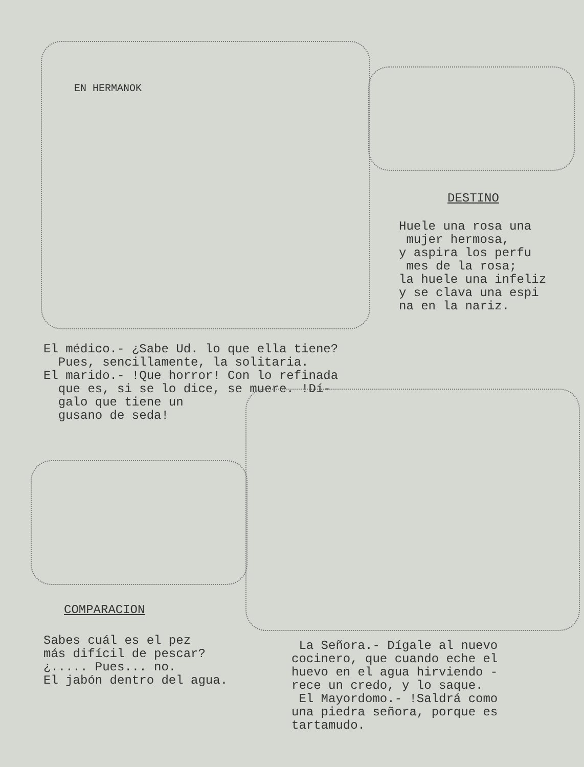EN HERMANOK
DESTINO
Huele una rosa una mujer hermosa, y aspira los perfu mes de la rosa; la huele una infeliz y se clava una espi na en la nariz.
El médico.- ¿Sabe Ud. lo que ella tiene? Pues, sencillamente, la solitaria. El marido.- !Que horror! Con lo refinada que es, si se lo dice, se muere. !Dí- galo que tiene un gusano de seda!
COMPARACION
Sabes cuál es el pez más difícil de pescar? ¿..... Pues... no. El jabón dentro del agua.
La Señora.- Dígale al nuevo cocinero, que cuando eche el huevo en el agua hirviendo - rece un credo, y lo saque. El Mayordomo.- !Saldrá como una piedra señora, porque es tartamudo.